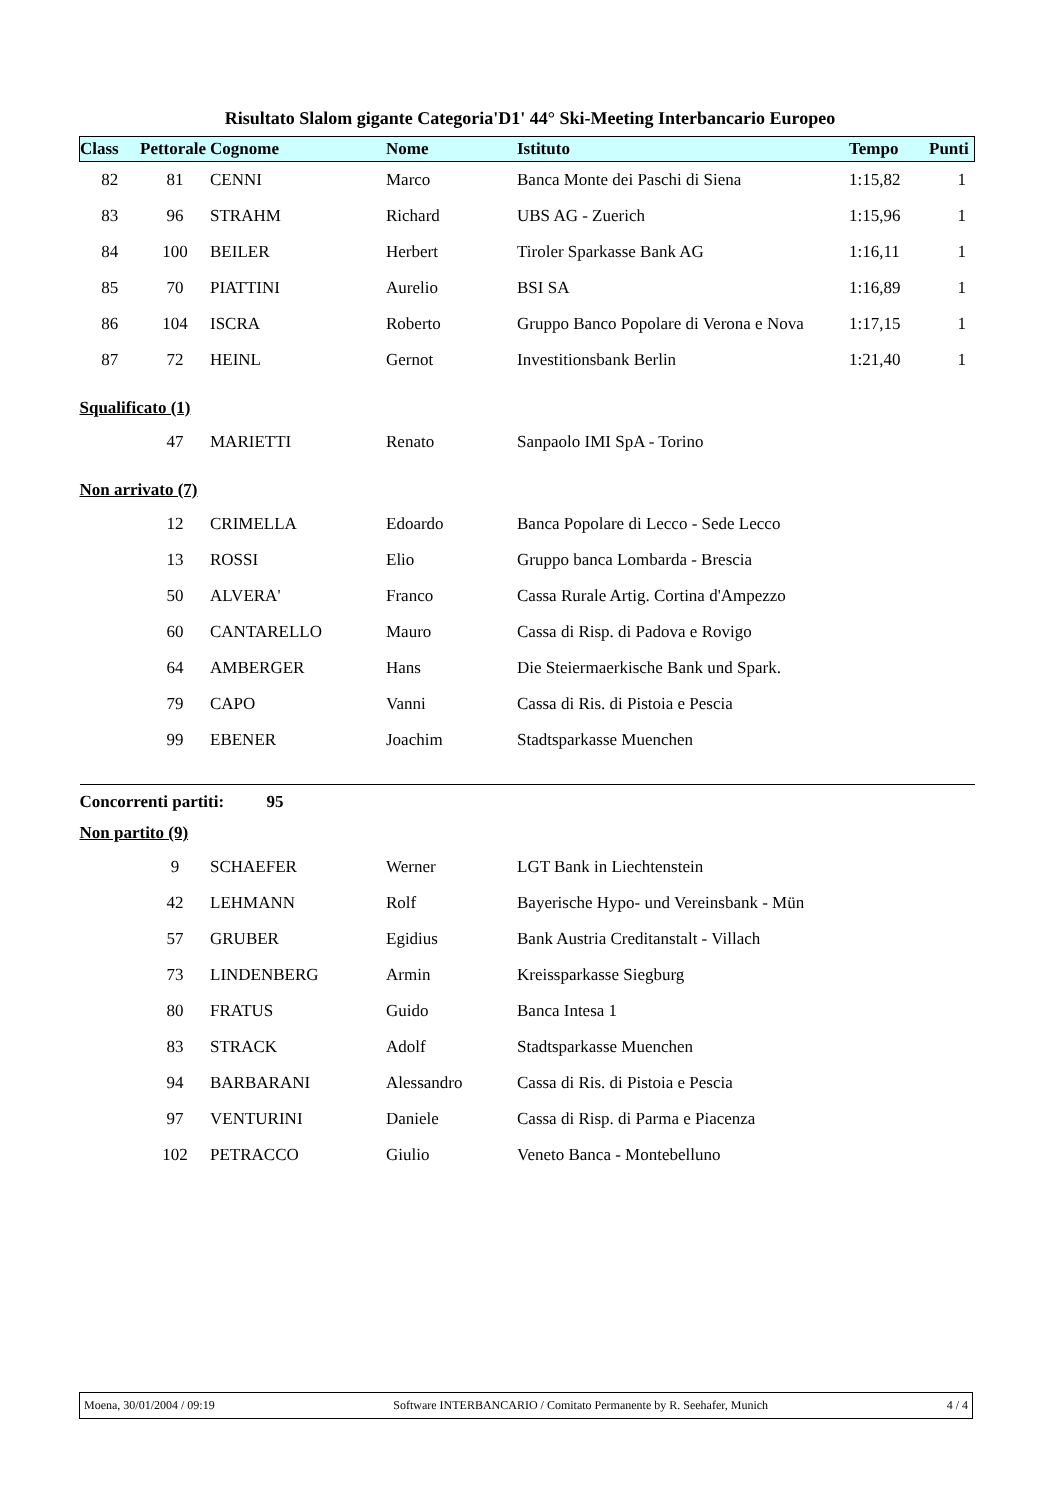Risultato Slalom gigante Categoria'D1' 44° Ski-Meeting Interbancario Europeo
| Class | Pettorale | Cognome | Nome | Istituto | Tempo | Punti |
| --- | --- | --- | --- | --- | --- | --- |
| 82 | 81 | CENNI | Marco | Banca Monte dei Paschi di Siena | 1:15,82 | 1 |
| 83 | 96 | STRAHM | Richard | UBS AG - Zuerich | 1:15,96 | 1 |
| 84 | 100 | BEILER | Herbert | Tiroler Sparkasse Bank AG | 1:16,11 | 1 |
| 85 | 70 | PIATTINI | Aurelio | BSI SA | 1:16,89 | 1 |
| 86 | 104 | ISCRA | Roberto | Gruppo Banco Popolare di Verona e Nova | 1:17,15 | 1 |
| 87 | 72 | HEINL | Gernot | Investitionsbank Berlin | 1:21,40 | 1 |
| Squalificato (1) | | | | | | |
| | 47 | MARIETTI | Renato | Sanpaolo IMI SpA - Torino | | |
| Non arrivato (7) | | | | | | |
| | 12 | CRIMELLA | Edoardo | Banca Popolare di Lecco - Sede Lecco | | |
| | 13 | ROSSI | Elio | Gruppo banca Lombarda - Brescia | | |
| | 50 | ALVERA' | Franco | Cassa Rurale Artig. Cortina d'Ampezzo | | |
| | 60 | CANTARELLO | Mauro | Cassa di Risp. di Padova e Rovigo | | |
| | 64 | AMBERGER | Hans | Die Steiermaerkische Bank und Spark. | | |
| | 79 | CAPO | Vanni | Cassa di Ris. di Pistoia e Pescia | | |
| | 99 | EBENER | Joachim | Stadtsparkasse Muenchen | | |
| Concorrenti partiti: 95 | | | | | | |
| Non partito (9) | | | | | | |
| | 9 | SCHAEFER | Werner | LGT Bank in Liechtenstein | | |
| | 42 | LEHMANN | Rolf | Bayerische Hypo- und Vereinsbank - Mün | | |
| | 57 | GRUBER | Egidius | Bank Austria Creditanstalt - Villach | | |
| | 73 | LINDENBERG | Armin | Kreissparkasse Siegburg | | |
| | 80 | FRATUS | Guido | Banca Intesa 1 | | |
| | 83 | STRACK | Adolf | Stadtsparkasse Muenchen | | |
| | 94 | BARBARANI | Alessandro | Cassa di Ris. di Pistoia e Pescia | | |
| | 97 | VENTURINI | Daniele | Cassa di Risp. di Parma e Piacenza | | |
| | 102 | PETRACCO | Giulio | Veneto Banca - Montebelluno | | |
Moena, 30/01/2004 / 09:19 Software INTERBANCARIO / Comitato Permanente by R. Seehafer, Munich 4 / 4